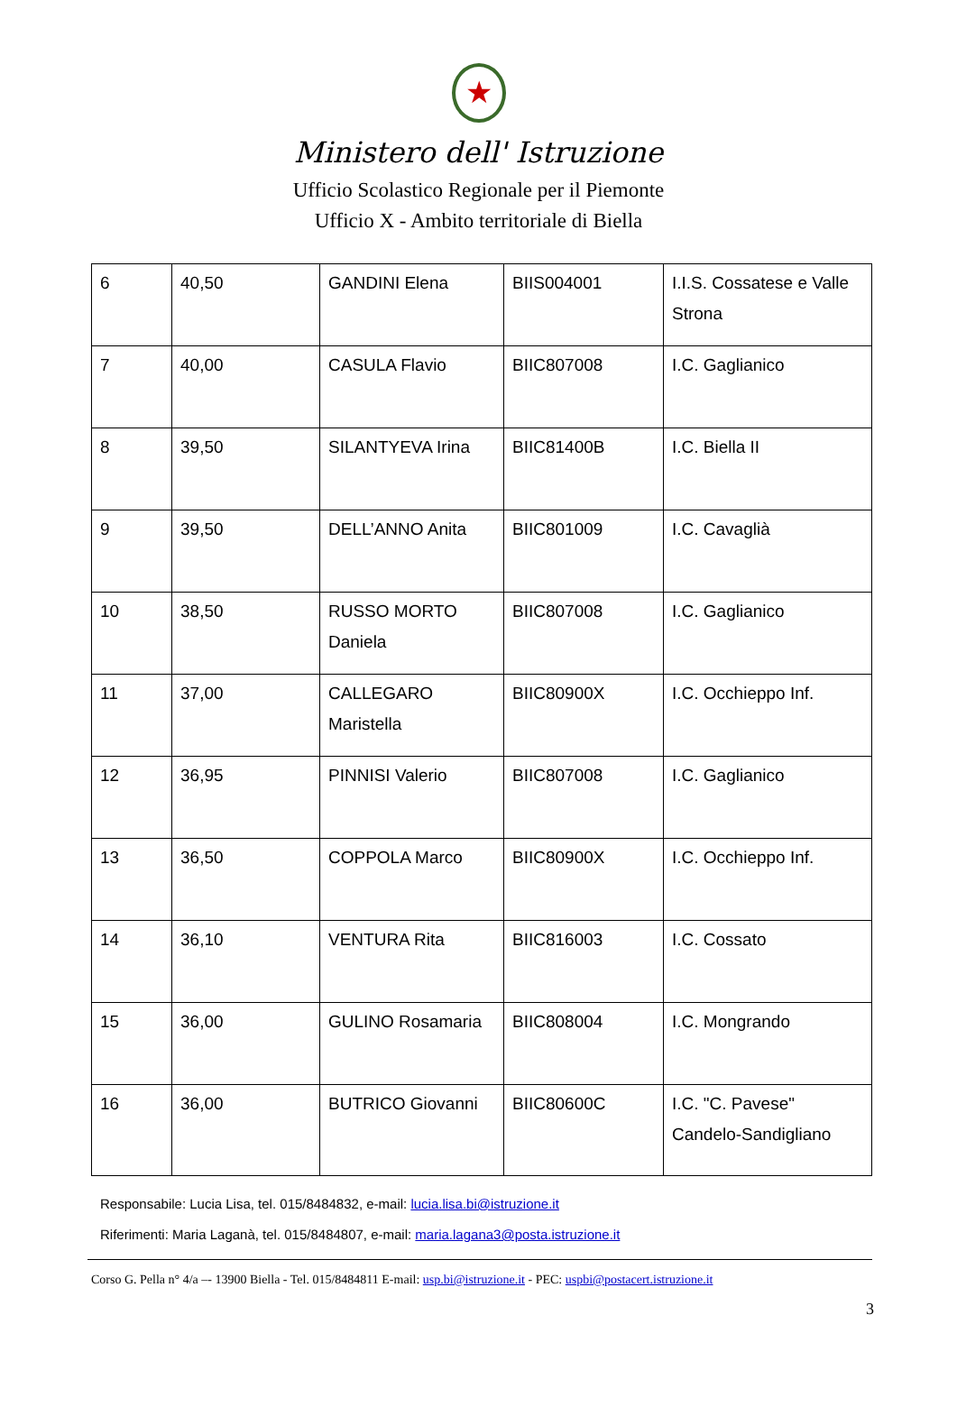★
Ministero dell' Istruzione
Ufficio Scolastico Regionale per il Piemonte
Ufficio X - Ambito territoriale di Biella
| 6 | 40,50 | GANDINI Elena | BIIS004001 | I.I.S. Cossatese e Valle Strona |
| 7 | 40,00 | CASULA Flavio | BIIC807008 | I.C. Gaglianico |
| 8 | 39,50 | SILANTYEVA Irina | BIIC81400B | I.C. Biella II |
| 9 | 39,50 | DELL’ANNO Anita | BIIC801009 | I.C. Cavaglià |
| 10 | 38,50 | RUSSO MORTO Daniela | BIIC807008 | I.C. Gaglianico |
| 11 | 37,00 | CALLEGARO Maristella | BIIC80900X | I.C. Occhieppo Inf. |
| 12 | 36,95 | PINNISI Valerio | BIIC807008 | I.C. Gaglianico |
| 13 | 36,50 | COPPOLA Marco | BIIC80900X | I.C. Occhieppo Inf. |
| 14 | 36,10 | VENTURA Rita | BIIC816003 | I.C. Cossato |
| 15 | 36,00 | GULINO Rosamaria | BIIC808004 | I.C. Mongrando |
| 16 | 36,00 | BUTRICO Giovanni | BIIC80600C | I.C. "C. Pavese" Candelo-Sandigliano |
Responsabile: Lucia Lisa, tel. 015/8484832, e-mail: lucia.lisa.bi@istruzione.it
Riferimenti: Maria Laganà, tel. 015/8484807, e-mail: maria.lagana3@posta.istruzione.it
Corso G. Pella n° 4/a –- 13900 Biella - Tel. 015/8484811 E-mail: usp.bi@istruzione.it - PEC: uspbi@postacert.istruzione.it
3